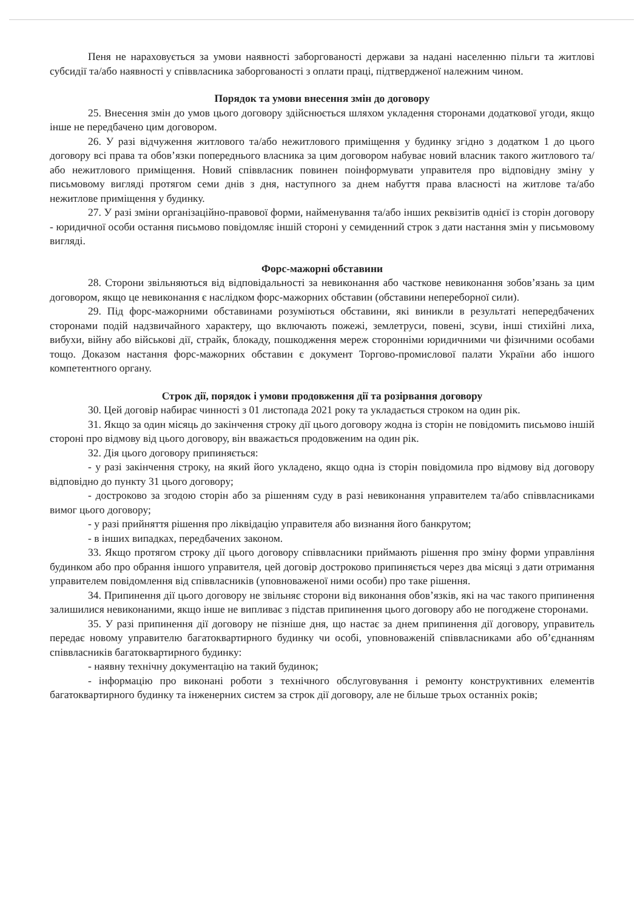Пеня не нараховується за умови наявності заборгованості держави за надані населенню пільги та житлові субсидії та/або наявності у співвласника заборгованості з оплати праці, підтвердженої належним чином.
Порядок та умови внесення змін до договору
25. Внесення змін до умов цього договору здійснюється шляхом укладення сторонами додаткової угоди, якщо інше не передбачено цим договором.
26. У разі відчуження житлового та/або нежитлового приміщення у будинку згідно з додатком 1 до цього договору всі права та обов’язки попереднього власника за цим договором набуває новий власник такого житлового та/або нежитлового приміщення. Новий співвласник повинен поінформувати управителя про відповідну зміну у письмовому вигляді протягом семи днів з дня, наступного за днем набуття права власності на житлове та/або нежитлове приміщення у будинку.
27. У разі зміни організаційно-правової форми, найменування та/або інших реквізитів однієї із сторін договору - юридичної особи остання письмово повідомляє іншій стороні у семиденний строк з дати настання змін у письмовому вигляді.
Форс-мажорні обставини
28. Сторони звільняються від відповідальності за невиконання або часткове невиконання зобов’язань за цим договором, якщо це невиконання є наслідком форс-мажорних обставин (обставини непереборної сили).
29. Під форс-мажорними обставинами розуміються обставини, які виникли в результаті непередбачених сторонами подій надзвичайного характеру, що включають пожежі, землетруси, повені, зсуви, інші стихійні лиха, вибухи, війну або військові дії, страйк, блокаду, пошкодження мереж сторонніми юридичними чи фізичними особами тощо. Доказом настання форс-мажорних обставин є документ Торгово-промислової палати України або іншого компетентного органу.
Строк дії, порядок і умови продовження дії та розірвання договору
30. Цей договір набирає чинності з 01 листопада 2021 року та укладається строком на один рік.
31. Якщо за один місяць до закінчення строку дії цього договору жодна із сторін не повідомить письмово іншій стороні про відмову від цього договору, він вважається продовженим на один рік.
32. Дія цього договору припиняється:
- у разі закінчення строку, на який його укладено, якщо одна із сторін повідомила про відмову від договору відповідно до пункту 31 цього договору;
- достроково за згодою сторін або за рішенням суду в разі невиконання управителем та/або співвласниками вимог цього договору;
- у разі прийняття рішення про ліквідацію управителя або визнання його банкрутом;
- в інших випадках, передбачених законом.
33. Якщо протягом строку дії цього договору співвласники приймають рішення про зміну форми управління будинком або про обрання іншого управителя, цей договір достроково припиняється через два місяці з дати отримання управителем повідомлення від співвласників (уповноваженої ними особи) про таке рішення.
34. Припинення дії цього договору не звільняє сторони від виконання обов’язків, які на час такого припинення залишилися невиконаними, якщо інше не випливає з підстав припинення цього договору або не погоджене сторонами.
35. У разі припинення дії договору не пізніше дня, що настає за днем припинення дії договору, управитель передає новому управителю багатоквартирного будинку чи особі, уповноваженій співвласниками або об’єднанням співвласників багатоквартирного будинку:
- наявну технічну документацію на такий будинок;
- інформацію про виконані роботи з технічного обслуговування і ремонту конструктивних елементів багатоквартирного будинку та інженерних систем за строк дії договору, але не більше трьох останніх років;